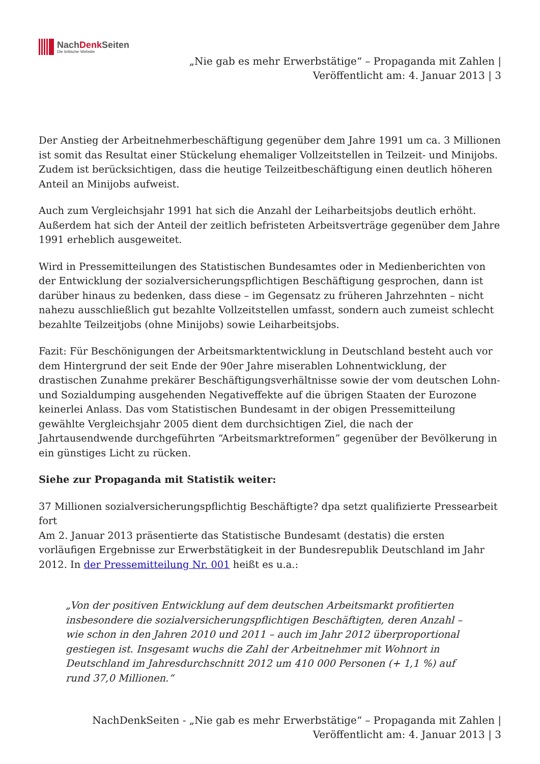NachDenk Seiten
Die kritische Website
„Nie gab es mehr Erwerbstätige“ – Propaganda mit Zahlen |
Veröffentlicht am: 4. Januar 2013 | 3
Der Anstieg der Arbeitnehmerbeschäftigung gegenüber dem Jahre 1991 um ca. 3 Millionen ist somit das Resultat einer Stückelung ehemaliger Vollzeitstellen in Teilzeit- und Minijobs. Zudem ist berücksichtigen, dass die heutige Teilzeitbeschäftigung einen deutlich höheren Anteil an Minijobs aufweist.
Auch zum Vergleichsjahr 1991 hat sich die Anzahl der Leiharbeitsjobs deutlich erhöht. Außerdem hat sich der Anteil der zeitlich befristeten Arbeitsverträge gegenüber dem Jahre 1991 erheblich ausgeweitet.
Wird in Pressemitteilungen des Statistischen Bundesamtes oder in Medienberichten von der Entwicklung der sozialversicherungspflichtigen Beschäftigung gesprochen, dann ist darüber hinaus zu bedenken, dass diese – im Gegensatz zu früheren Jahrzehnten – nicht nahezu ausschließlich gut bezahlte Vollzeitstellen umfasst, sondern auch zumeist schlecht bezahlte Teilzeitjobs (ohne Minijobs) sowie Leiharbeitsjobs.
Fazit: Für Beschönigungen der Arbeitsmarktentwicklung in Deutschland besteht auch vor dem Hintergrund der seit Ende der 90er Jahre miserablen Lohnentwicklung, der drastischen Zunahme prekärer Beschäftigungsverhältnisse sowie der vom deutschen Lohn- und Sozialdumping ausgehenden Negativeffekte auf die übrigen Staaten der Eurozone keinerlei Anlass. Das vom Statistischen Bundesamt in der obigen Pressemitteilung gewählte Vergleichsjahr 2005 dient dem durchsichtigen Ziel, die nach der Jahrtausendwende durchgeführten “Arbeitsmarktreformen” gegenüber der Bevölkerung in ein günstiges Licht zu rücken.
Siehe zur Propaganda mit Statistik weiter:
37 Millionen sozialversicherungspflichtig Beschäftigte? dpa setzt qualifizierte Pressearbeit fort
Am 2. Januar 2013 präsentierte das Statistische Bundesamt (destatis) die ersten vorläufigen Ergebnisse zur Erwerbstätigkeit in der Bundesrepublik Deutschland im Jahr 2012. In der Pressemitteilung Nr. 001 heißt es u.a.:
„Von der positiven Entwicklung auf dem deutschen Arbeitsmarkt profitierten insbesondere die sozialversicherungspflichtigen Beschäftigten, deren Anzahl – wie schon in den Jahren 2010 und 2011 – auch im Jahr 2012 überproportional gestiegen ist. Insgesamt wuchs die Zahl der Arbeitnehmer mit Wohnort in Deutschland im Jahresdurchschnitt 2012 um 410 000 Personen (+ 1,1 %) auf rund 37,0 Millionen.“
NachDenkSeiten - „Nie gab es mehr Erwerbstätige“ – Propaganda mit Zahlen |
Veröffentlicht am: 4. Januar 2013 | 3